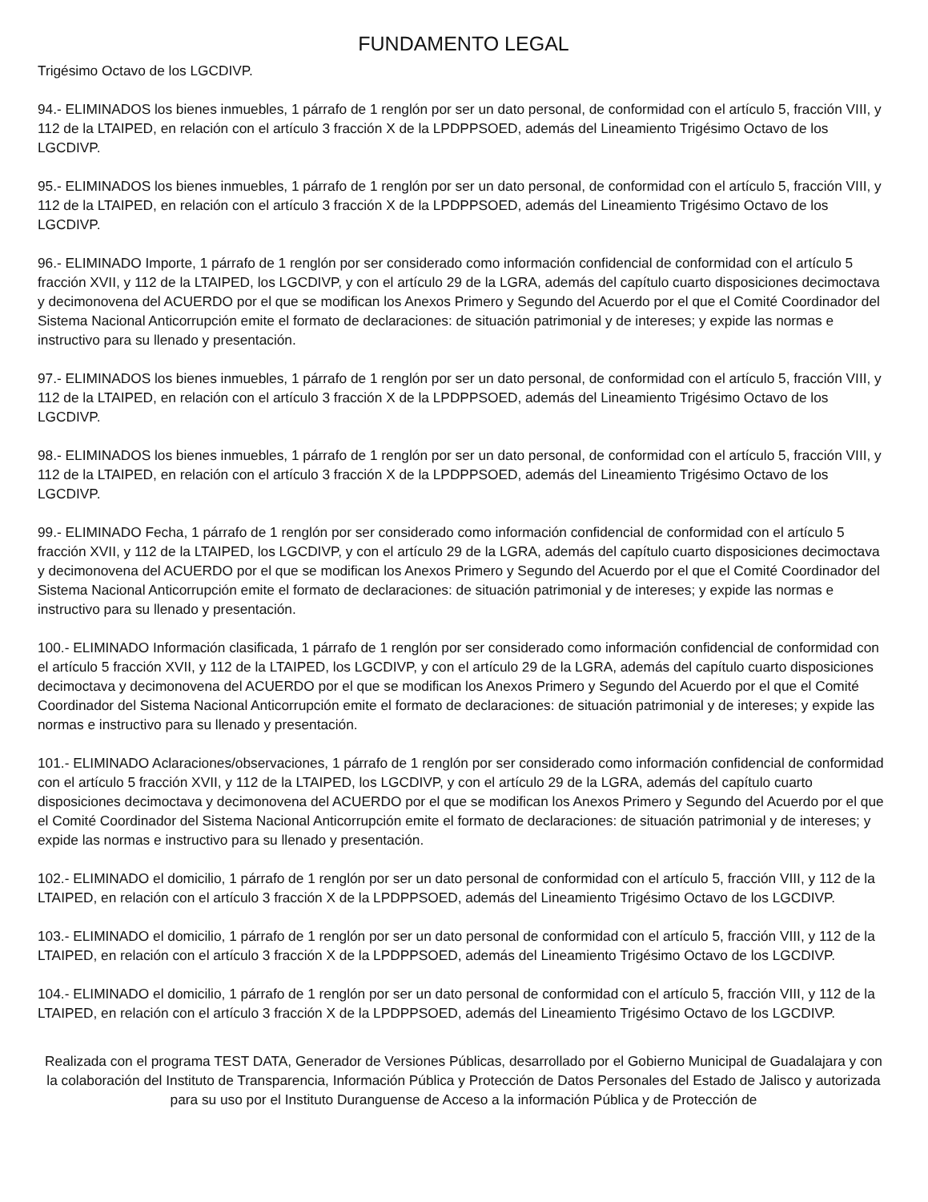FUNDAMENTO LEGAL
Trigésimo Octavo de los LGCDIVP.
94.- ELIMINADOS los bienes inmuebles, 1 párrafo de 1 renglón por ser un dato personal, de conformidad con el artículo 5, fracción VIII, y 112 de la LTAIPED, en relación con el artículo 3 fracción X de la LPDPPSOED, además del Lineamiento Trigésimo Octavo de los LGCDIVP.
95.- ELIMINADOS los bienes inmuebles, 1 párrafo de 1 renglón por ser un dato personal, de conformidad con el artículo 5, fracción VIII, y 112 de la LTAIPED, en relación con el artículo 3 fracción X de la LPDPPSOED, además del Lineamiento Trigésimo Octavo de los LGCDIVP.
96.- ELIMINADO Importe, 1 párrafo de 1 renglón por ser considerado como información confidencial de conformidad con el artículo 5 fracción XVII, y 112 de la LTAIPED, los LGCDIVP, y con el artículo 29 de la LGRA, además del capítulo cuarto disposiciones decimoctava y decimonovena del ACUERDO por el que se modifican los Anexos Primero y Segundo del Acuerdo por el que el Comité Coordinador del Sistema Nacional Anticorrupción emite el formato de declaraciones: de situación patrimonial y de intereses; y expide las normas e instructivo para su llenado y presentación.
97.- ELIMINADOS los bienes inmuebles, 1 párrafo de 1 renglón por ser un dato personal, de conformidad con el artículo 5, fracción VIII, y 112 de la LTAIPED, en relación con el artículo 3 fracción X de la LPDPPSOED, además del Lineamiento Trigésimo Octavo de los LGCDIVP.
98.- ELIMINADOS los bienes inmuebles, 1 párrafo de 1 renglón por ser un dato personal, de conformidad con el artículo 5, fracción VIII, y 112 de la LTAIPED, en relación con el artículo 3 fracción X de la LPDPPSOED, además del Lineamiento Trigésimo Octavo de los LGCDIVP.
99.- ELIMINADO Fecha, 1 párrafo de 1 renglón por ser considerado como información confidencial de conformidad con el artículo 5 fracción XVII, y 112 de la LTAIPED, los LGCDIVP, y con el artículo 29 de la LGRA, además del capítulo cuarto disposiciones decimoctava y decimonovena del ACUERDO por el que se modifican los Anexos Primero y Segundo del Acuerdo por el que el Comité Coordinador del Sistema Nacional Anticorrupción emite el formato de declaraciones: de situación patrimonial y de intereses; y expide las normas e instructivo para su llenado y presentación.
100.- ELIMINADO Información clasificada, 1 párrafo de 1 renglón por ser considerado como información confidencial de conformidad con el artículo 5 fracción XVII, y 112 de la LTAIPED, los LGCDIVP, y con el artículo 29 de la LGRA, además del capítulo cuarto disposiciones decimoctava y decimonovena del ACUERDO por el que se modifican los Anexos Primero y Segundo del Acuerdo por el que el Comité Coordinador del Sistema Nacional Anticorrupción emite el formato de declaraciones: de situación patrimonial y de intereses; y expide las normas e instructivo para su llenado y presentación.
101.- ELIMINADO Aclaraciones/observaciones, 1 párrafo de 1 renglón por ser considerado como información confidencial de conformidad con el artículo 5 fracción XVII, y 112 de la LTAIPED, los LGCDIVP, y con el artículo 29 de la LGRA, además del capítulo cuarto disposiciones decimoctava y decimonovena del ACUERDO por el que se modifican los Anexos Primero y Segundo del Acuerdo por el que el Comité Coordinador del Sistema Nacional Anticorrupción emite el formato de declaraciones: de situación patrimonial y de intereses; y expide las normas e instructivo para su llenado y presentación.
102.- ELIMINADO el domicilio, 1 párrafo de 1 renglón por ser un dato personal de conformidad con el artículo 5, fracción VIII, y 112 de la LTAIPED, en relación con el artículo 3 fracción X de la LPDPPSOED, además del Lineamiento Trigésimo Octavo de los LGCDIVP.
103.- ELIMINADO el domicilio, 1 párrafo de 1 renglón por ser un dato personal de conformidad con el artículo 5, fracción VIII, y 112 de la LTAIPED, en relación con el artículo 3 fracción X de la LPDPPSOED, además del Lineamiento Trigésimo Octavo de los LGCDIVP.
104.- ELIMINADO el domicilio, 1 párrafo de 1 renglón por ser un dato personal de conformidad con el artículo 5, fracción VIII, y 112 de la LTAIPED, en relación con el artículo 3 fracción X de la LPDPPSOED, además del Lineamiento Trigésimo Octavo de los LGCDIVP.
Realizada con el programa TEST DATA, Generador de Versiones Públicas, desarrollado por el Gobierno Municipal de Guadalajara y con la colaboración del Instituto de Transparencia, Información Pública y Protección de Datos Personales del Estado de Jalisco y autorizada para su uso por el Instituto Duranguense de Acceso a la información Pública y de Protección de